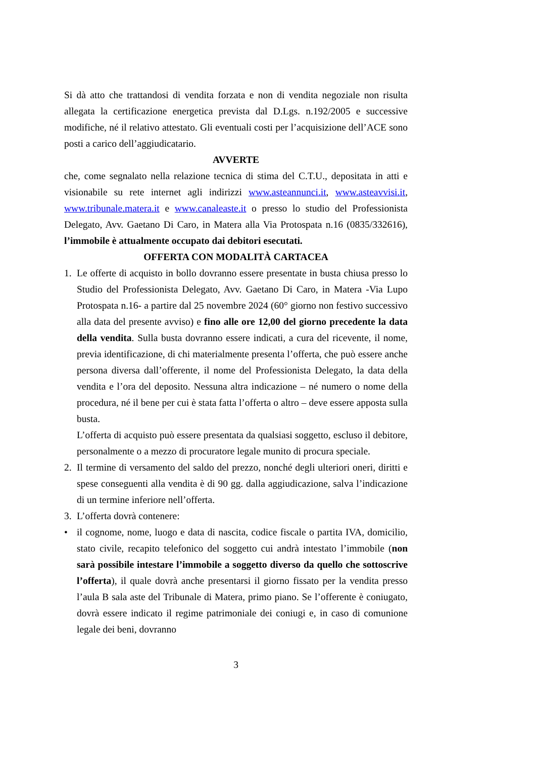Si dà atto che trattandosi di vendita forzata e non di vendita negoziale non risulta allegata la certificazione energetica prevista dal D.Lgs. n.192/2005 e successive modifiche, né il relativo attestato. Gli eventuali costi per l’acquisizione dell’ACE sono posti a carico dell’aggiudicatario.
AVVERTE
che, come segnalato nella relazione tecnica di stima del C.T.U., depositata in atti e visionabile su rete internet agli indirizzi www.asteannunci.it, www.asteavvisi.it, www.tribunale.matera.it e www.canaleaste.it o presso lo studio del Professionista Delegato, Avv. Gaetano Di Caro, in Matera alla Via Protospata n.16 (0835/332616), l’immobile è attualmente occupato dai debitori esecutati.
OFFERTA CON MODALITÀ CARTACEA
1. Le offerte di acquisto in bollo dovranno essere presentate in busta chiusa presso lo Studio del Professionista Delegato, Avv. Gaetano Di Caro, in Matera -Via Lupo Protospata n.16- a partire dal 25 novembre 2024 (60° giorno non festivo successivo alla data del presente avviso) e fino alle ore 12,00 del giorno precedente la data della vendita. Sulla busta dovranno essere indicati, a cura del ricevente, il nome, previa identificazione, di chi materialmente presenta l’offerta, che può essere anche persona diversa dall’offerente, il nome del Professionista Delegato, la data della vendita e l’ora del deposito. Nessuna altra indicazione – né numero o nome della procedura, né il bene per cui è stata fatta l’offerta o altro – deve essere apposta sulla busta.
L’offerta di acquisto può essere presentata da qualsiasi soggetto, escluso il debitore, personalmente o a mezzo di procuratore legale munito di procura speciale.
2. Il termine di versamento del saldo del prezzo, nonché degli ulteriori oneri, diritti e spese conseguenti alla vendita è di 90 gg. dalla aggiudicazione, salva l’indicazione di un termine inferiore nell’offerta.
3. L’offerta dovrà contenere:
• il cognome, nome, luogo e data di nascita, codice fiscale o partita IVA, domicilio, stato civile, recapito telefonico del soggetto cui andrà intestato l’immobile (non sarà possibile intestare l’immobile a soggetto diverso da quello che sottoscrive l’offerta), il quale dovrà anche presentarsi il giorno fissato per la vendita presso l’aula B sala aste del Tribunale di Matera, primo piano. Se l’offerente è coniugato, dovrà essere indicato il regime patrimoniale dei coniugi e, in caso di comunione legale dei beni, dovranno
3